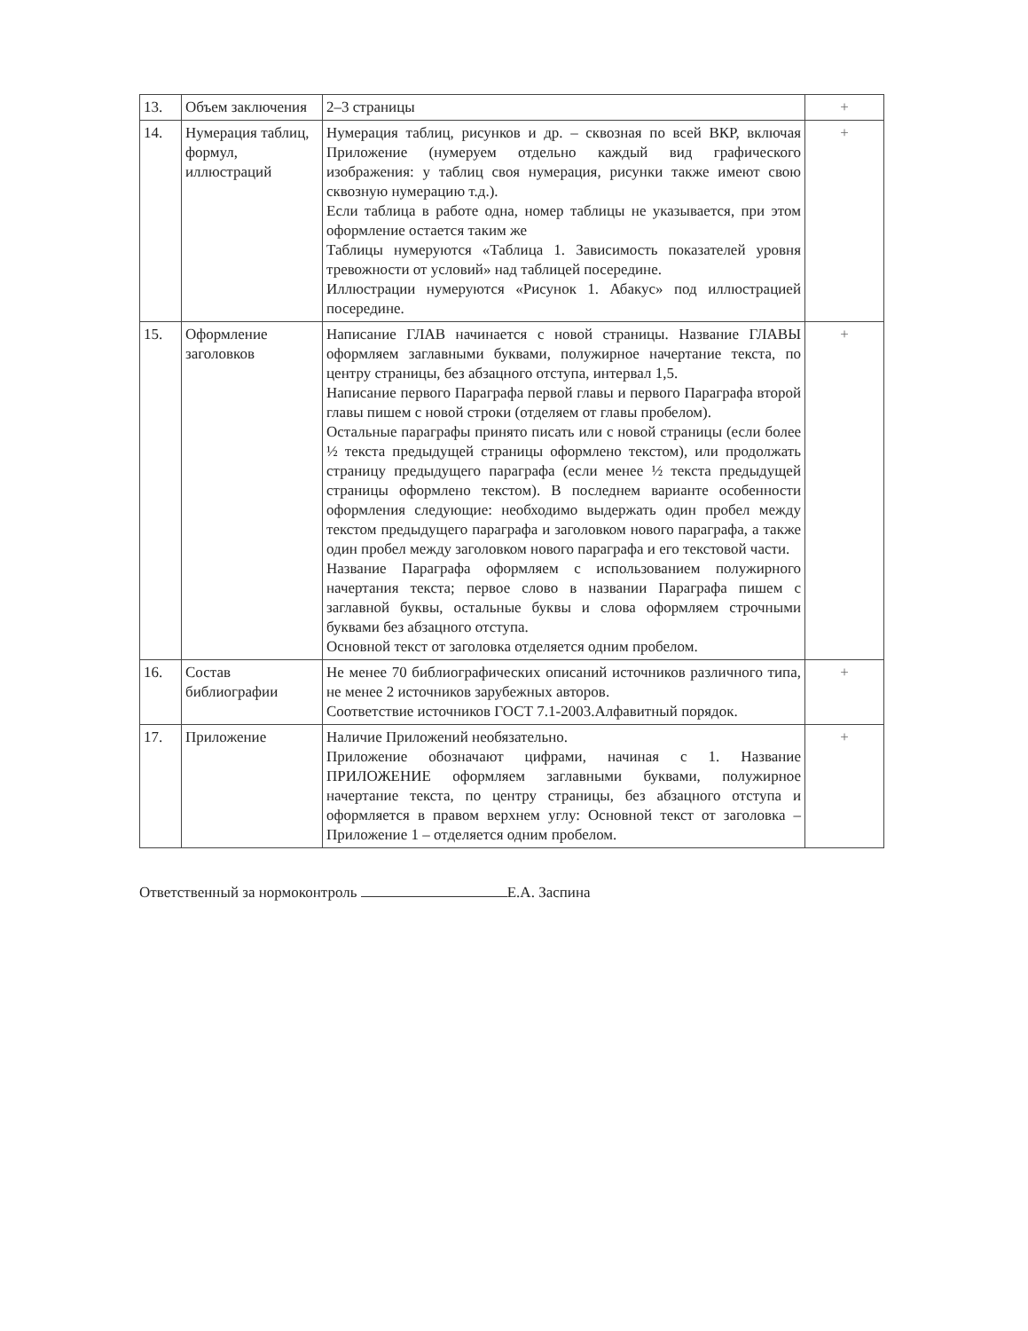| 13. | Объем заключения | 2–3 страницы | + |
| 14. | Нумерация таблиц, формул, иллюстраций | Нумерация таблиц, рисунков и др. – сквозная по всей ВКР, включая Приложение (нумеруем отдельно каждый вид графического изображения: у таблиц своя нумерация, рисунки также имеют свою сквозную нумерацию т.д.). Если таблица в работе одна, номер таблицы не указывается, при этом оформление остается таким же Таблицы нумеруются «Таблица 1. Зависимость показателей уровня тревожности от условий» над таблицей посередине. Иллюстрации нумеруются «Рисунок 1. Абакус» под иллюстрацией посередине. | + |
| 15. | Оформление заголовков | Написание ГЛАВ начинается с новой страницы. Название ГЛАВЫ оформляем заглавными буквами, полужирное начертание текста, по центру страницы, без абзацного отступа, интервал 1,5. Написание первого Параграфа первой главы и первого Параграфа второй главы пишем с новой строки (отделяем от главы пробелом). Остальные параграфы принято писать или с новой страницы (если более ½ текста предыдущей страницы оформлено текстом), или продолжать страницу предыдущего параграфа (если менее ½ текста предыдущей страницы оформлено текстом). В последнем варианте особенности оформления следующие: необходимо выдержать один пробел между текстом предыдущего параграфа и заголовком нового параграфа, а также один пробел между заголовком нового параграфа и его текстовой части. Название Параграфа оформляем с использованием полужирного начертания текста; первое слово в названии Параграфа пишем с заглавной буквы, остальные буквы и слова оформляем строчными буквами без абзацного отступа. Основной текст от заголовка отделяется одним пробелом. | + |
| 16. | Состав библиографии | Не менее 70 библиографических описаний источников различного типа, не менее 2 источников зарубежных авторов. Соответствие источников ГОСТ 7.1-2003.Алфавитный порядок. | + |
| 17. | Приложение | Наличие Приложений необязательно. Приложение обозначают цифрами, начиная с 1. Название ПРИЛОЖЕНИЕ оформляем заглавными буквами, полужирное начертание текста, по центру страницы, без абзацного отступа и оформляется в правом верхнем углу: Основной текст от заголовка – Приложение 1 – отделяется одним пробелом. | + |
Ответственный за нормоконтроль Е.А. Заспина